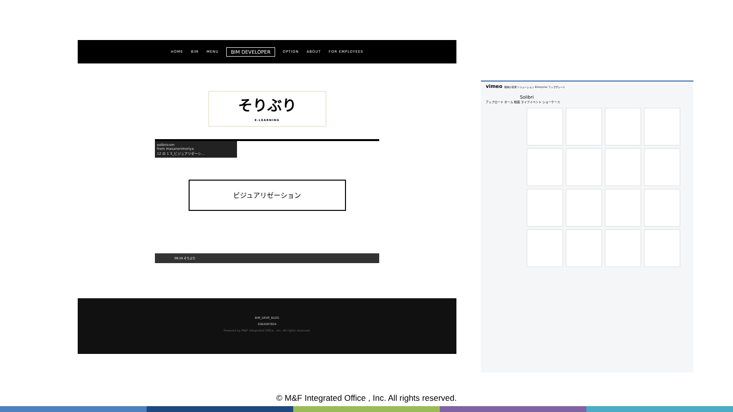HOME BIM MENU BIM DEVELOPER OPTION ABOUT FOR EMPLOYEES
そりぶり
E-LEARNING
solibricom
from masanorimoriya
12 の 1 3_ビジュアリゼーシ...
ビジュアリゼーション
09:10 そりぶり
BIM_DEVE_BLOG
0364587834
Powered by M&F Integrated Office , Inc. All rights reserved.
vimeo 動画の管理 ソリューション Enterprise アップグレード
Solibri
アップロード ホーム 動画 ライブイベント ショーケース
© M&F Integrated Office , Inc. All rights reserved.